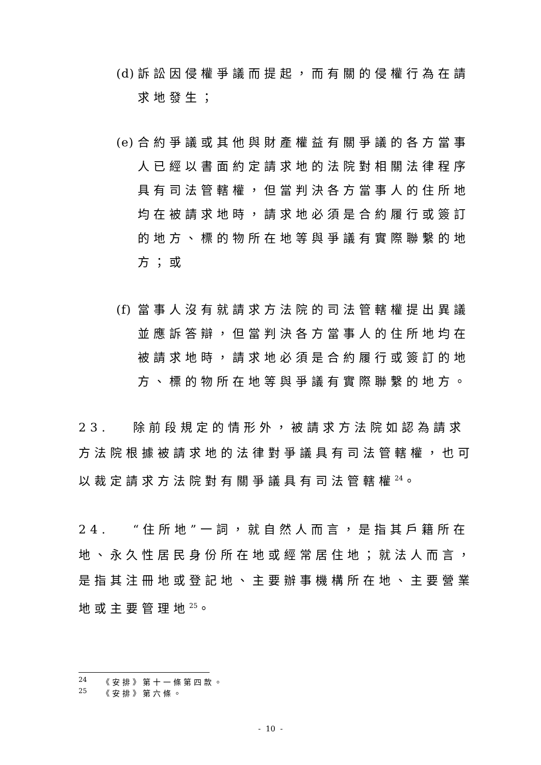(d) 訴訟因侵權爭議而提起，而有關的侵權行為在請
求地發生；
(e) 合約爭議或其他與財產權益有關爭議的各方當事
人已經以書面約定請求地的法院對相關法律程序
具有司法管轄權，但當判決各方當事人的住所地
均在被請求地時，請求地必須是合約履行或簽訂
的地方、標的物所在地等與爭議有實際聯繫的地
方；或
(f) 當事人沒有就請求方法院的司法管轄權提出異議
並應訴答辯，但當判決各方當事人的住所地均在
被請求地時，請求地必須是合約履行或簽訂的地
方、標的物所在地等與爭議有實際聯繫的地方。
23. 除前段規定的情形外，被請求方法院如認為請求方法院根據被請求地的法律對爭議具有司法管轄權，也可以裁定請求方法院對有關爭議具有司法管轄權<sup>24</sup>。
24. “住所地”一詞，就自然人而言，是指其戶籍所在地、永久性居民身份所在地或經常居住地；就法人而言，是指其注冊地或登記地、主要辦事機構所在地、主要營業地或主要管理地<sup>25</sup>。
<sup>24</sup> 《安排》第十一條第四款。
<sup>25</sup> 《安排》第六條。
- 10 -